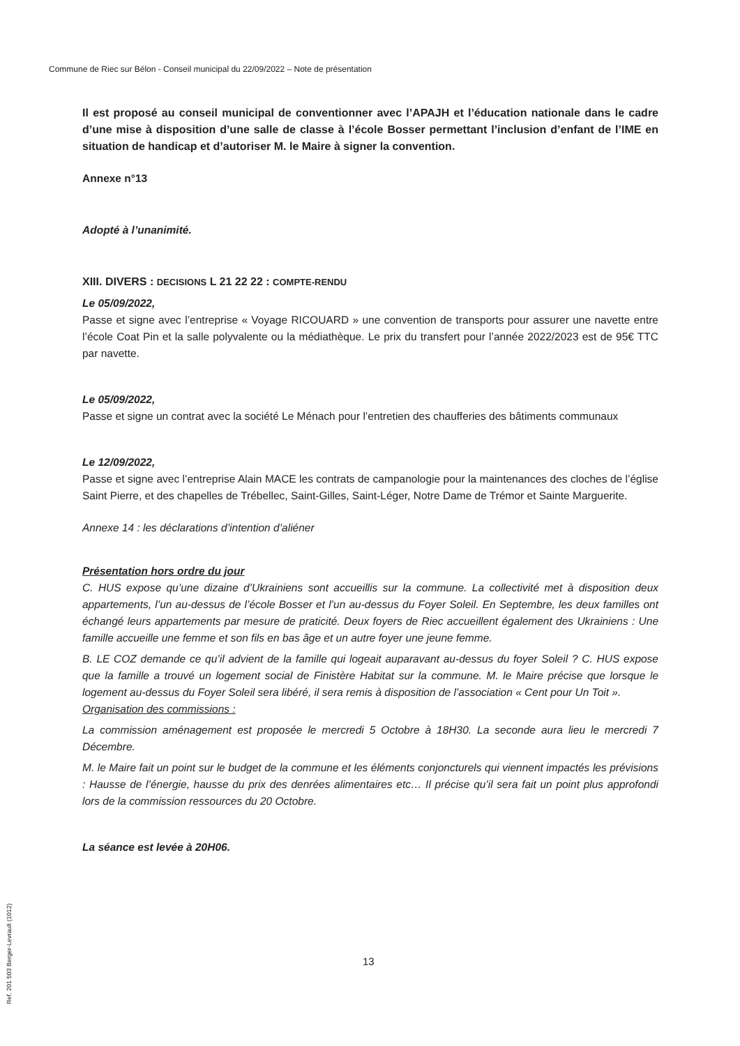Commune de Riec sur Bélon - Conseil municipal du 22/09/2022 – Note de présentation
Il est proposé au conseil municipal de conventionner avec l’APAJH et l’éducation nationale dans le cadre d’une mise à disposition d’une salle de classe à l’école Bosser permettant l’inclusion d’enfant de l’IME en situation de handicap et d’autoriser M. le Maire à signer la convention.
Annexe n°13
Adopté à l’unanimité.
XIII. DIVERS : DECISIONS L 21 22 22 : COMPTE-RENDU
Le 05/09/2022,
Passe et signe avec l’entreprise « Voyage RICOUARD » une convention de transports pour assurer une navette entre l’école Coat Pin et la salle polyvalente ou la médiathèque. Le prix du transfert pour l’année 2022/2023 est de 95€ TTC par navette.
Le 05/09/2022,
Passe et signe un contrat avec la société Le Ménach pour l’entretien des chaufferies des bâtiments communaux
Le 12/09/2022,
Passe et signe avec l’entreprise Alain MACE les contrats de campanologie pour la maintenances des cloches de l’église Saint Pierre, et des chapelles de Trébellec, Saint-Gilles, Saint-Léger, Notre Dame de Trémor et Sainte Marguerite.
Annexe 14 : les déclarations d’intention d’aliéner
Présentation hors ordre du jour
C. HUS expose qu’une dizaine d’Ukrainiens sont accueillis sur la commune. La collectivité met à disposition deux appartements, l’un au-dessus de l’école Bosser et l’un au-dessus du Foyer Soleil. En Septembre, les deux familles ont échangé leurs appartements par mesure de praticité. Deux foyers de Riec accueillent également des Ukrainiens : Une famille accueille une femme et son fils en bas âge et un autre foyer une jeune femme.
B. LE COZ demande ce qu’il advient de la famille qui logeait auparavant au-dessus du foyer Soleil ? C. HUS expose que la famille a trouvé un logement social de Finistère Habitat sur la commune. M. le Maire précise que lorsque le logement au-dessus du Foyer Soleil sera libéré, il sera remis à disposition de l’association « Cent pour Un Toit ».
Organisation des commissions :
La commission aménagement est proposée le mercredi 5 Octobre à 18H30. La seconde aura lieu le mercredi 7 Décembre.
M. le Maire fait un point sur le budget de la commune et les éléments conjoncturels qui viennent impactés les prévisions : Hausse de l’énergie, hausse du prix des denrées alimentaires etc… Il précise qu’il sera fait un point plus approfondi lors de la commission ressources du 20 Octobre.
La séance est levée à 20H06.
13
Ref. 201 503 Berger-Levrault (1012)